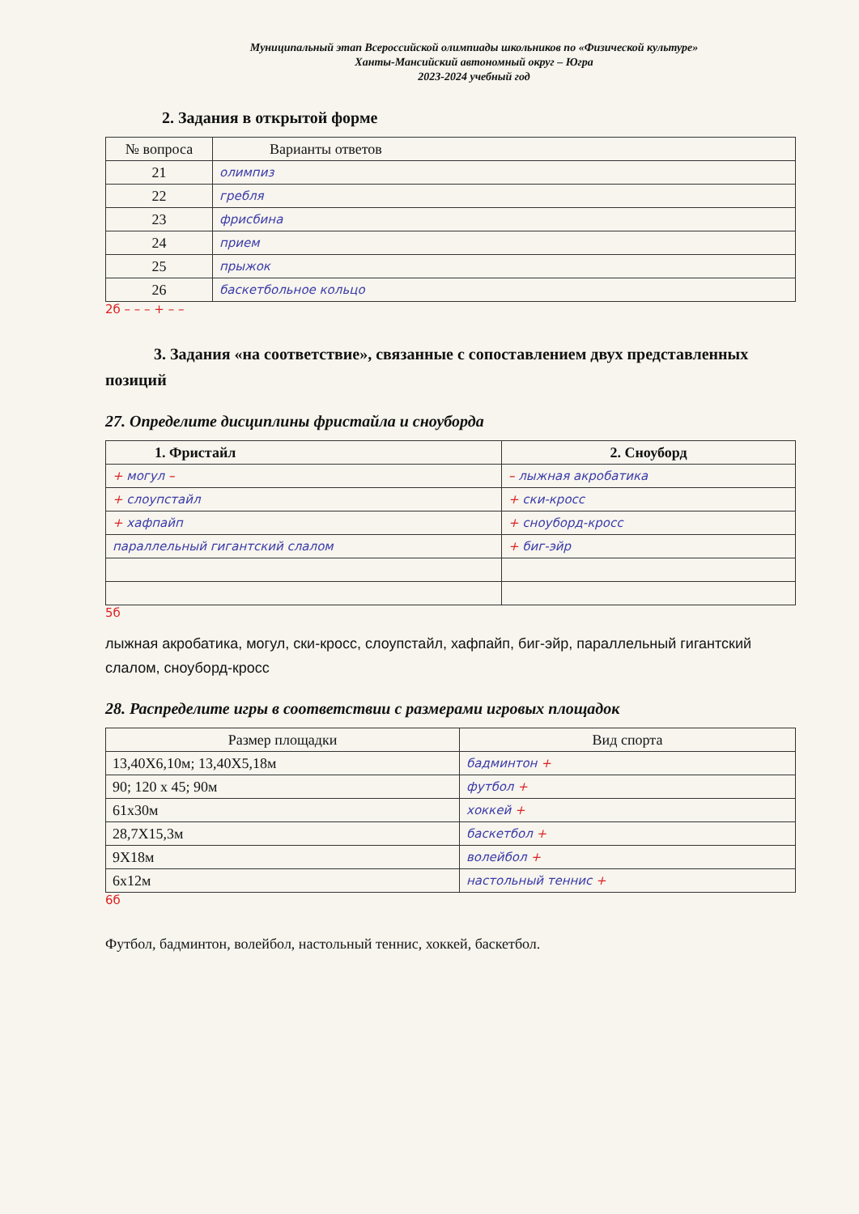Муниципальный этап Всероссийской олимпиады школьников по «Физической культуре»
Ханты-Мансийский автономный округ – Югра
2023-2024 учебный год
2. Задания в открытой форме
| № вопроса | Варианты ответов |
| --- | --- |
| 21 | олимпиз |
| 22 | гребля |
| 23 | фрисбина |
| 24 | прием |
| 25 | прыжок |
| 26 | баскетбольное кольцо |
2б – – – + – –
3. Задания «на соответствие», связанные с сопоставлением двух представленных позиций
27. Определите дисциплины фристайла и сноуборда
| 1. Фристайл | 2. Сноуборд |
| --- | --- |
| + могул – | – лыжная акробатика |
| + слоупстайл | + ски-кросс |
| + хафпайп | + сноуборд-кросс |
| параллельный гигантский слалом | + биг-эйр |
5б
лыжная акробатика, могул, ски-кросс, слоупстайл, хафпайп, биг-эйр, параллельный гигантский слалом, сноуборд-кросс
28. Распределите игры в соответствии с размерами игровых площадок
| Размер площадки | Вид спорта |
| --- | --- |
| 13,40Х6,10м; 13,40Х5,18м | бадминтон + |
| 90; 120 х 45; 90м | футбол + |
| 61х30м | хоккей + |
| 28,7Х15,3м | баскетбол + |
| 9Х18м | волейбол + |
| 6х12м | настольный теннис + |
6б
Футбол, бадминтон, волейбол, настольный теннис, хоккей, баскетбол.